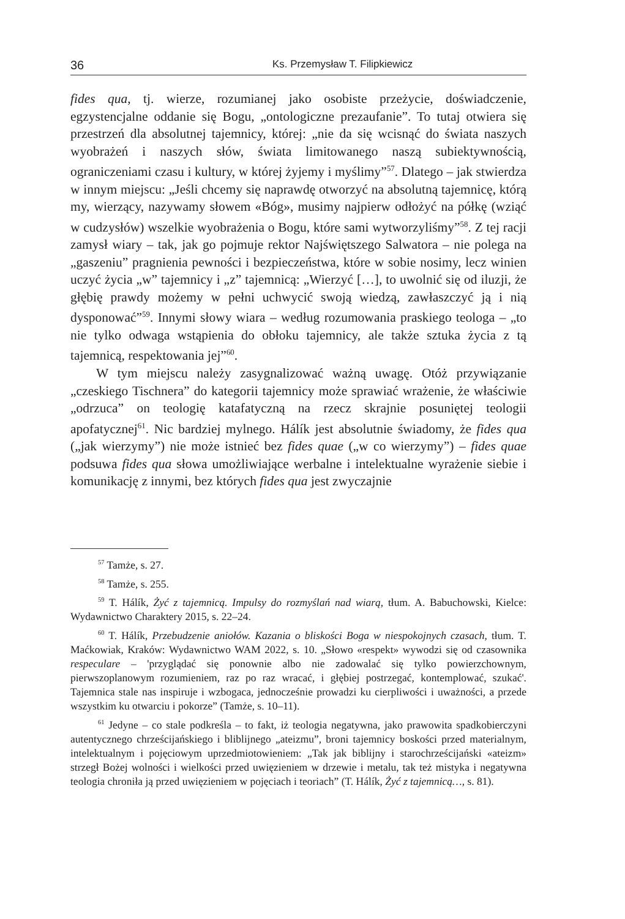36 Ks. Przemysław T. Filipkiewicz
fides qua, tj. wierze, rozumianej jako osobiste przeżycie, doświadczenie, egzystencjalne oddanie się Bogu, „ontologiczne prezaufanie”. To tutaj otwiera się przestrzeń dla absolutnej tajemnicy, której: „nie da się wcisnąć do świata naszych wyobrażeń i naszych słów, świata limitowanego naszą subiektywnością, ograniczeniami czasu i kultury, w której żyjemy i myślimy”<sup>57</sup>. Dlatego – jak stwierdza w innym miejscu: „Jeśli chcemy się naprawdę otworzyć na absolutną tajemnicę, którą my, wierzący, nazywamy słowem «Bóg», musimy najpierw odłożyć na półkę (wziąć w cudzysłów) wszelkie wyobrażenia o Bogu, które sami wytworzyliśmy”<sup>58</sup>. Z tej racji zamysł wiary – tak, jak go pojmuje rektor Najświętszego Salwatora – nie polega na „gaszeniu” pragnienia pewności i bezpieczeństwa, które w sobie nosimy, lecz winien uczyć życia „w” tajemnicy i „z” tajemnicą: „Wierzyć […], to uwolnić się od iluzji, że głębię prawdy możemy w pełni uchwycić swoją wiedzą, zawłaszczyć ją i nią dysponować”<sup>59</sup>. Innymi słowy wiara – według rozumowania praskiego teologa – „to nie tylko odwaga wstąpienia do obłoku tajemnicy, ale także sztuka życia z tą tajemnicą, respektowania jej”<sup>60</sup>.
W tym miejscu należy zasygnalizować ważną uwagę. Otóż przywiązanie „czeskiego Tischnera” do kategorii tajemnicy może sprawiać wrażenie, że właściwie „odrzuca” on teologię katafatyczną na rzecz skrajnie posuniętej teologii apofatycznej<sup>61</sup>. Nic bardziej mylnego. Hálík jest absolutnie świadomy, że fides qua („jak wierzymy”) nie może istnieć bez fides quae („w co wierzymy”) – fides quae podsuwa fides qua słowa umożliwiające werbalne i intelektualne wyrażenie siebie i komunikację z innymi, bez których fides qua jest zwyczajnie
<sup>57</sup> Tamże, s. 27.
<sup>58</sup> Tamże, s. 255.
<sup>59</sup> T. Hálík, Żyć z tajemnicą. Impulsy do rozmyślań nad wiarą, tłum. A. Babuchowski, Kielce: Wydawnictwo Charaktery 2015, s. 22–24.
<sup>60</sup> T. Hálík, Przebudzenie aniołów. Kazania o bliskości Boga w niespokojnych czasach, tłum. T. Maćkowiak, Kraków: Wydawnictwo WAM 2022, s. 10. „Słowo «respekt» wywodzi się od czasownika respeculare – 'przyglądać się ponownie albo nie zadowalać się tylko powierzchownym, pierwszoplanowym rozumieniem, raz po raz wracać, i głębiej postrzegać, kontemplować, szukać'. Tajemnica stale nas inspiruje i wzbogaca, jednocześnie prowadzi ku cierpliwości i uważności, a przede wszystkim ku otwarciu i pokorze” (Tamże, s. 10–11).
<sup>61</sup> Jedyne – co stale podkreśla – to fakt, iż teologia negatywna, jako prawowita spadkobierczyni autentycznego chrześcijańskiego i bliblijnego „ateizmu”, broni tajemnicy boskości przed materialnym, intelektualnym i pojęciowym uprzedmiotowieniem: „Tak jak biblijny i starochrześcijański «ateizm» strzegł Bożej wolności i wielkości przed uwięzieniem w drzewie i metalu, tak też mistyka i negatywna teologia chroniła ją przed uwięzieniem w pojęciach i teoriach” (T. Hálík, Żyć z tajemnicą…, s. 81).